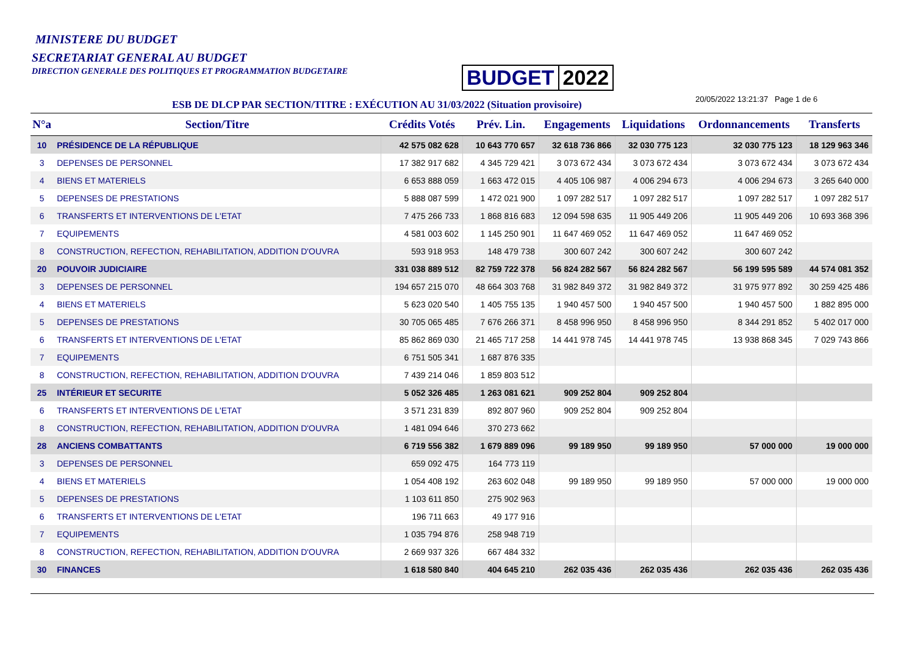MINISTERE DU BUDGET
SECRETARIAT GENERAL AU BUDGET
DIRECTION GENERALE DES POLITIQUES ET PROGRAMMATION BUDGETAIRE
BUDGET 2022
ESB DE DLCP PAR SECTION/TITRE : EXÉCUTION AU 31/03/2022 (Situation provisoire)
20/05/2022 13:21:37 Page 1 de 6
| N°a | Section/Titre | Crédits Votés | Prév. Lin. | Engagements | Liquidations | Ordonnancements | Transferts |
| --- | --- | --- | --- | --- | --- | --- | --- |
| 10 | PRÉSIDENCE DE LA RÉPUBLIQUE | 42 575 082 628 | 10 643 770 657 | 32 618 736 866 | 32 030 775 123 | 32 030 775 123 | 18 129 963 346 |
| 3 | DEPENSES DE PERSONNEL | 17 382 917 682 | 4 345 729 421 | 3 073 672 434 | 3 073 672 434 | 3 073 672 434 | 3 073 672 434 |
| 4 | BIENS ET MATERIELS | 6 653 888 059 | 1 663 472 015 | 4 405 106 987 | 4 006 294 673 | 4 006 294 673 | 3 265 640 000 |
| 5 | DEPENSES DE PRESTATIONS | 5 888 087 599 | 1 472 021 900 | 1 097 282 517 | 1 097 282 517 | 1 097 282 517 | 1 097 282 517 |
| 6 | TRANSFERTS ET INTERVENTIONS DE L'ETAT | 7 475 266 733 | 1 868 816 683 | 12 094 598 635 | 11 905 449 206 | 11 905 449 206 | 10 693 368 396 |
| 7 | EQUIPEMENTS | 4 581 003 602 | 1 145 250 901 | 11 647 469 052 | 11 647 469 052 | 11 647 469 052 | |
| 8 | CONSTRUCTION, REFECTION, REHABILITATION, ADDITION D'OUVRA | 593 918 953 | 148 479 738 | 300 607 242 | 300 607 242 | 300 607 242 | |
| 20 | POUVOIR JUDICIAIRE | 331 038 889 512 | 82 759 722 378 | 56 824 282 567 | 56 824 282 567 | 56 199 595 589 | 44 574 081 352 |
| 3 | DEPENSES DE PERSONNEL | 194 657 215 070 | 48 664 303 768 | 31 982 849 372 | 31 982 849 372 | 31 975 977 892 | 30 259 425 486 |
| 4 | BIENS ET MATERIELS | 5 623 020 540 | 1 405 755 135 | 1 940 457 500 | 1 940 457 500 | 1 940 457 500 | 1 882 895 000 |
| 5 | DEPENSES DE PRESTATIONS | 30 705 065 485 | 7 676 266 371 | 8 458 996 950 | 8 458 996 950 | 8 344 291 852 | 5 402 017 000 |
| 6 | TRANSFERTS ET INTERVENTIONS DE L'ETAT | 85 862 869 030 | 21 465 717 258 | 14 441 978 745 | 14 441 978 745 | 13 938 868 345 | 7 029 743 866 |
| 7 | EQUIPEMENTS | 6 751 505 341 | 1 687 876 335 | | | | |
| 8 | CONSTRUCTION, REFECTION, REHABILITATION, ADDITION D'OUVRA | 7 439 214 046 | 1 859 803 512 | | | | |
| 25 | INTÉRIEUR ET SECURITE | 5 052 326 485 | 1 263 081 621 | 909 252 804 | 909 252 804 | | |
| 6 | TRANSFERTS ET INTERVENTIONS DE L'ETAT | 3 571 231 839 | 892 807 960 | 909 252 804 | 909 252 804 | | |
| 8 | CONSTRUCTION, REFECTION, REHABILITATION, ADDITION D'OUVRA | 1 481 094 646 | 370 273 662 | | | | |
| 28 | ANCIENS COMBATTANTS | 6 719 556 382 | 1 679 889 096 | 99 189 950 | 99 189 950 | 57 000 000 | 19 000 000 |
| 3 | DEPENSES DE PERSONNEL | 659 092 475 | 164 773 119 | | | | |
| 4 | BIENS ET MATERIELS | 1 054 408 192 | 263 602 048 | 99 189 950 | 99 189 950 | 57 000 000 | 19 000 000 |
| 5 | DEPENSES DE PRESTATIONS | 1 103 611 850 | 275 902 963 | | | | |
| 6 | TRANSFERTS ET INTERVENTIONS DE L'ETAT | 196 711 663 | 49 177 916 | | | | |
| 7 | EQUIPEMENTS | 1 035 794 876 | 258 948 719 | | | | |
| 8 | CONSTRUCTION, REFECTION, REHABILITATION, ADDITION D'OUVRA | 2 669 937 326 | 667 484 332 | | | | |
| 30 | FINANCES | 1 618 580 840 | 404 645 210 | 262 035 436 | 262 035 436 | 262 035 436 | 262 035 436 |